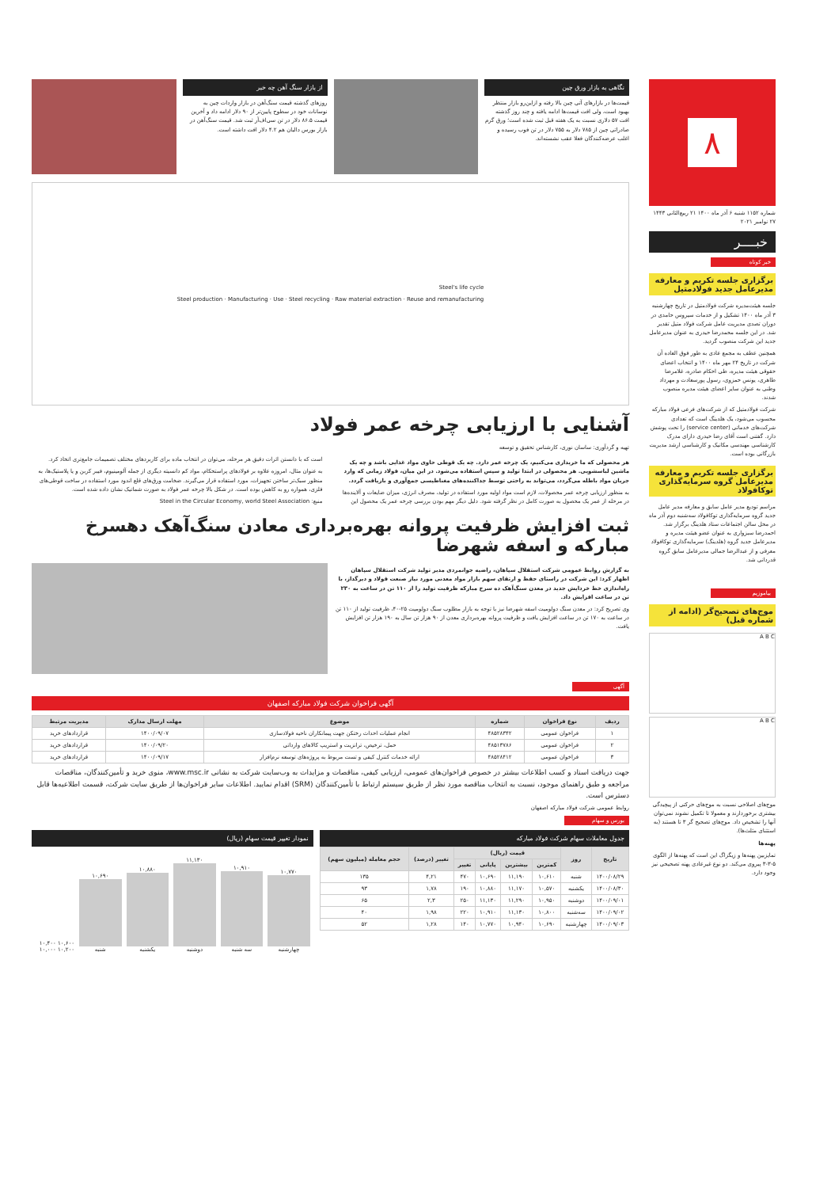۸
شماره ۱۱۵۲ شنبه ۶ آذر ماه ۱۴۰۰ ۲۱ ربیع‌الثانی ۱۴۴۳ ۲۷ نوامبر ۲۰۲۱
خبــــر
خبر کوتاه
برگزاری جلسه تکریم و معارفه مدیرعامل جدید فولادمتیل
جلسه هیئت‌مدیره شرکت فولادمتیل در تاریخ چهارشنبه ۳ آذر ماه ۱۴۰۰ تشکیل و از خدمات سیروس حامدی در دوران تصدی مدیریت عامل شرکت فولاد متیل تقدیر شد. در این جلسه محمدرضا حیدری به عنوان مدیرعامل جدید این شرکت منصوب گردید.
همچنین عطف به مجمع عادی به طور فوق العاده آن شرکت در تاریخ ۲۴ مهر ماه ۱۴۰۰ و انتخاب اعضای حقوقی هیئت مدیره، طی احکام صادره، غلامرضا طاهری، یونس حمزوی، رسول پورسعادت و مهرداد وطنی به عنوان سایر اعضای هیئت مدیره منصوب شدند.
شرکت فولادمتیل که از شرکت‌های فرعی فولاد مبارکه محسوب می‌شود، یک هلدینگ است که تعدادی شرکت‌های خدماتی (service center) را تحت پوشش دارد. گفتنی است آقای رضا حیدری دارای مدرک کارشناسی مهندسی مکانیک و کارشناسی ارشد مدیریت بازرگانی بوده است.
برگزاری جلسه تکریم و معارفه مدیرعامل گروه سرمایه‌گذاری توکافولاد
مراسم تودیع مدیر عامل سابق و معارفه مدیر عامل جدید گروه سرمایه‌گذاری توکافولاد سه‌شنبه دوم آذر ماه در محل سالن اجتماعات ستاد هلدینگ برگزار شد. احمدرضا سبزواری به عنوان عضو هیئت مدیره و مدیرعامل جدید گروه (هلدینگ) سرمایه‌گذاری توکافولاد معرفی و از عبدالرضا جمالی مدیرعامل سابق گروه قدردانی شد.
بیاموزیم
موج‌های تصحیح‌گر (ادامه از شماره قبل)
A B C
A B C
موج‌های اصلاحی نسبت به موج‌های حرکتی از پیچیدگی بیشتری برخوردارند و معمولا تا تکمیل نشوند نمی‌توان آنها را تشخیص داد. موج‌های تصحیح گر ۳ تا هستند (به استثنای مثلث‌ها).
پهنه‌ها
تمایزبین پهنه‌ها و زیگزاگ این است که پهنه‌ها از الگوی ۵-۳-۳ پیروی می‌کند. دو نوع غیرعادی پهنه تصحیحی نیز وجود دارد.
نگاهی به بازار ورق چین
قیمت‌ها در بازارهای آتی چین بالا رفته و ازاین‌رو بازار منتظر بهبود است، ولی افت قیمت‌ها ادامه یافته و چند روز گذشته افت ۵۷ دلاری نسبت به یک هفته قبل ثبت شده است؛ ورق گرم صادراتی چین از ۷۸۵ دلار به ۷۵۵ دلار در تن فوب رسیده و اغلب عرضه‌کنندگان فعلا عقب نشسته‌اند.
از بازار سنگ آهن چه خبر
روزهای گذشته قیمت سنگ‌آهن در بازار واردات چین به نوسانات خود در سطوح پایین‌تر از ۹۰ دلار ادامه داد و آخرین قیمت ۸۶.۵ دلار در تن سی‌اف‌آر ثبت شد. قیمت سنگ‌آهن در بازار بورس دالیان هم ۴.۲ دلار افت داشته است.
Steel's life cycle
Steel production · Manufacturing · Use · Steel recycling · Raw material extraction · Reuse and remanufacturing
آشنایی با ارزیابی چرخه عمر فولاد
تهیه و گردآوری: ساسان نوری، کارشناس تحقیق و توسعه
هر محصولی که ما خریداری می‌کنیم، یک چرخه عمر دارد. چه یک قوطی حاوی مواد غذایی باشد و چه یک ماشین لباسشویی. هر محصولی در ابتدا تولید و سپس استفاده می‌شود. در این میان، فولاد زمانی که وارد جریان مواد باطله می‌گردد، می‌تواند به راحتی توسط جداکننده‌های مغناطیسی جمع‌آوری و بازیافت گردد.
به منظور ارزیابی چرخه عمر محصولات، لازم است مواد اولیه مورد استفاده در تولید، مصرف انرژی، میزان ضایعات و آلاینده‌ها در مرحله از عمر یک محصول به صورت کامل در نظر گرفته شود. دلیل دیگر مهم بودن بررسی چرخه عمر یک محصول این است که با دانستن اثرات دقیق هر مرحله، می‌توان در انتخاب ماده برای کاربردهای مختلف تصمیمات جامع‌تری اتخاذ کرد.
به عنوان مثال، امروزه علاوه بر فولادهای پراستحکام، مواد کم دانسیته دیگری از جمله آلومینیوم، فیبر کربن و یا پلاستیک‌ها، به منظور سبک‌تر ساختن تجهیزات، مورد استفاده قرار می‌گیرند. ضخامت ورق‌های قلع اندود مورد استفاده در ساخت قوطی‌های فلزی، همواره رو به کاهش بوده است. در شکل بالا چرخه عمر فولاد به صورت شماتیک نشان داده شده است.
منبع: Steel in the Circular Economy, world Steel Association
ثبت افزایش ظرفیت پروانه بهره‌برداری معادن سنگ‌آهک دهسرخ مبارکه و اسفه شهرضا
به گزارش روابط عمومی شرکت استقلال سپاهان، راضیه جوانمردی مدیر تولید شرکت استقلال سپاهان اظهار کرد: این شرکت در راستای حفظ و ارتقای سهم بازار مواد معدنی مورد نیاز صنعت فولاد و دیرگداز، با راه‌اندازی خط خردایش جدید در معدن سنگ‌آهک ده سرخ مبارکه ظرفیت تولید را از ۱۱۰ تن در ساعت به ۲۳۰ تن در ساعت افزایش داد.
وی تصریح کرد: در معدن سنگ دولومیت اسفه شهرضا نیز با توجه به بازار مطلوب سنگ دولومیت ۲۵-۴۰، ظرفیت تولید از ۱۱۰ تن در ساعت به ۱۷۰ تن در ساعت افزایش یافت و ظرفیت پروانه بهره‌برداری معدن از ۹۰ هزار تن سال به ۱۹۰ هزار تن افزایش یافت.
آگهی
آگهی فراخوان شرکت فولاد مبارکه اصفهان
| ردیف | نوع فراخوان | شماره | موضوع | مهلت ارسال مدارک | مدیریت مرتبط |
| --- | --- | --- | --- | --- | --- |
| ۱ | فراخوان عمومی | ۴۸۵۲۸۳۴۲ | انجام عملیات احداث رختکن جهت پیمانکاران ناحیه فولادسازی | ۱۴۰۰/۰۹/۰۷ | قراردادهای خرید |
| ۲ | فراخوان عمومی | ۴۸۵۱۳۷۸۶ | حمل، ترخیص، ترانزیت و استریپ کالاهای وارداتی | ۱۴۰۰/۰۹/۲۰ | قراردادهای خرید |
| ۳ | فراخوان عمومی | ۴۸۵۲۸۴۱۲ | ارائه خدمات کنترل کیفی و تست مربوط به پروژه‌های توسعه نرم‌افزار | ۱۴۰۰/۰۹/۱۷ | قراردادهای خرید |
جهت دریافت اسناد و کسب اطلاعات بیشتر در خصوص فراخوان‌های عمومی، ارزیابی کیفی، مناقصات و مزایدات به وب‌سایت شرکت به نشانی www.msc.ir، منوی خرید و تأمین‌کنندگان، مناقصات مراجعه و طبق راهنمای موجود، نسبت به انتخاب مناقصه مورد نظر از طریق سیستم ارتباط با تأمین‌کنندگان (SRM) اقدام نمایید. اطلاعات سایر فراخوان‌ها از طریق سایت شرکت، قسمت اطلاعیه‌ها قابل دسترس است.
روابط عمومی شرکت فولاد مبارکه اصفهان
بورس و سهام
جدول معاملات سهام شرکت فولاد مبارکه
| تاریخ | روز | قیمت (ریال) | | | | تغییر (درصد) | حجم معامله (میلیون سهم) |
| --- | --- | --- | --- | --- | --- | --- | --- |
| | | کمترین | بیشترین | پایانی | تغییر | | |
| ۱۴۰۰/۰۸/۲۹ | شنبه | ۱۰,۶۱۰ | ۱۱,۱۹۰ | ۱۰,۶۹۰ | ۴۷۰ | ۴,۲۱ | ۱۳۵ |
| ۱۴۰۰/۰۸/۳۰ | یکشنبه | ۱۰,۵۷۰ | ۱۱,۱۷۰ | ۱۰,۸۸۰ | ۱۹۰ | ۱,۷۸ | ۹۳ |
| ۱۴۰۰/۰۹/۰۱ | دوشنبه | ۱۰,۹۵۰ | ۱۱,۲۹۰ | ۱۱,۱۳۰ | ۲۵۰ | ۲,۳ | ۶۵ |
| ۱۴۰۰/۰۹/۰۲ | سه‌شنبه | ۱۰,۸۰۰ | ۱۱,۱۳۰ | ۱۰,۹۱۰ | ۲۲۰ | ۱,۹۸ | ۴۰ |
| ۱۴۰۰/۰۹/۰۳ | چهارشنبه | ۱۰,۶۹۰ | ۱۰,۹۴۰ | ۱۰,۷۷۰ | ۱۴۰ | ۱,۲۸ | ۵۲ |
نمودار تغییر قیمت سهام (ریال)
۱۰,۷۷۰
چهارشنبه
۱۰,۹۱۰
سه شنبه
۱۱,۱۳۰
دوشنبه
۱۰,۸۸۰
یکشنبه
۱۰,۶۹۰
شنبه
۱۰,۶۰۰ ۱۰,۴۰۰ ۱۰,۲۰۰ ۱۰,۰۰۰